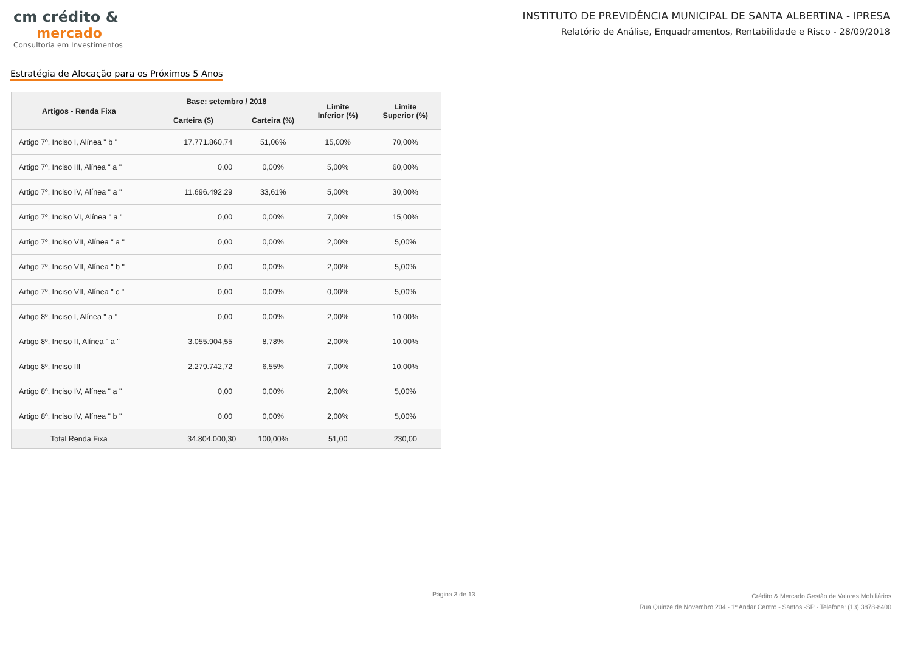cm crédito &
mercado
Consultoria em Investimentos
INSTITUTO DE PREVIDÊNCIA MUNICIPAL DE SANTA ALBERTINA - IPRESA
Relatório de Análise, Enquadramentos, Rentabilidade e Risco - 28/09/2018
Estratégia de Alocação para os Próximos 5 Anos
| Artigos - Renda Fixa | Base: setembro / 2018 | | Limite Inferior (%) | Limite Superior (%) |
| --- | --- | --- | --- | --- |
| | Carteira ($) | Carteira (%) | | |
| Artigo 7º, Inciso I, Alínea " b " | 17.771.860,74 | 51,06% | 15,00% | 70,00% |
| Artigo 7º, Inciso III, Alínea " a " | 0,00 | 0,00% | 5,00% | 60,00% |
| Artigo 7º, Inciso IV, Alínea " a " | 11.696.492,29 | 33,61% | 5,00% | 30,00% |
| Artigo 7º, Inciso VI, Alínea " a " | 0,00 | 0,00% | 7,00% | 15,00% |
| Artigo 7º, Inciso VII, Alínea " a " | 0,00 | 0,00% | 2,00% | 5,00% |
| Artigo 7º, Inciso VII, Alínea " b " | 0,00 | 0,00% | 2,00% | 5,00% |
| Artigo 7º, Inciso VII, Alínea " c " | 0,00 | 0,00% | 0,00% | 5,00% |
| Artigo 8º, Inciso I, Alínea " a " | 0,00 | 0,00% | 2,00% | 10,00% |
| Artigo 8º, Inciso II, Alínea " a " | 3.055.904,55 | 8,78% | 2,00% | 10,00% |
| Artigo 8º, Inciso III | 2.279.742,72 | 6,55% | 7,00% | 10,00% |
| Artigo 8º, Inciso IV, Alínea " a " | 0,00 | 0,00% | 2,00% | 5,00% |
| Artigo 8º, Inciso IV, Alínea " b " | 0,00 | 0,00% | 2,00% | 5,00% |
| Total Renda Fixa | 34.804.000,30 | 100,00% | 51,00 | 230,00 |
Página 3 de 13
Crédito & Mercado Gestão de Valores Mobiliários
Rua Quinze de Novembro 204 - 1º Andar Centro - Santos -SP - Telefone: (13) 3878-8400